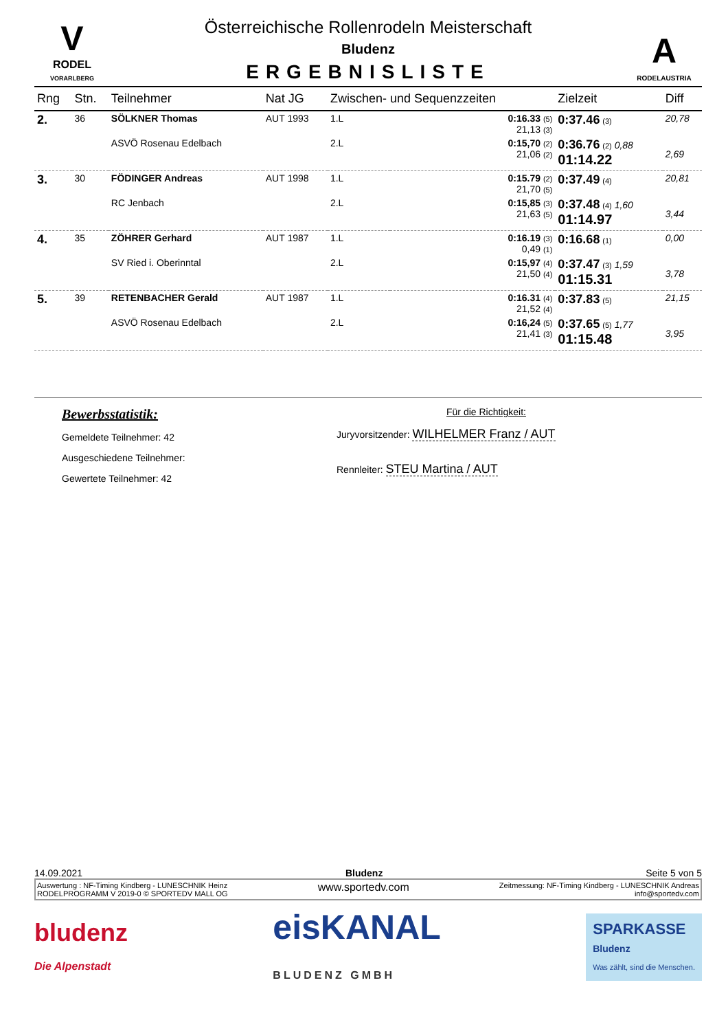V
RODEL
VORARLBERG
Österreichische Rollenrodeln Meisterschaft
Bludenz
ERGEBNISLISTE
A
RODELAUSTRIA
| Rng | Stn. | Teilnehmer | Nat JG | Zwischen- und Sequenzzeiten | | Zielzeit | Diff |
| --- | --- | --- | --- | --- | --- | --- | --- |
| 2. | 36 | SÖLKNER Thomas | AUT 1993 | 1.L | 0:16.33 (5) 21,13 (3) | 0:37.46 (3) | 20,78 |
| | | ASVÖ Rosenau Edelbach | | 2.L | 0:15,70 (2) 21,06 (2) | 0:36.76 (2) 0,88 01:14.22 | 2,69 |
| 3. | 30 | FÖDINGER Andreas | AUT 1998 | 1.L | 0:15.79 (2) 21,70 (5) | 0:37.49 (4) | 20,81 |
| | | RC Jenbach | | 2.L | 0:15,85 (3) 21,63 (5) | 0:37.48 (4) 1,60 01:14.97 | 3,44 |
| 4. | 35 | ZÖHRER Gerhard | AUT 1987 | 1.L | 0:16.19 (3) 0,49 (1) | 0:16.68 (1) | 0,00 |
| | | SV Ried i. Oberinntal | | 2.L | 0:15,97 (4) 21,50 (4) | 0:37.47 (3) 1,59 01:15.31 | 3,78 |
| 5. | 39 | RETENBACHER Gerald | AUT 1987 | 1.L | 0:16.31 (4) 21,52 (4) | 0:37.83 (5) | 21,15 |
| | | ASVÖ Rosenau Edelbach | | 2.L | 0:16,24 (5) 21,41 (3) | 0:37.65 (5) 1,77 01:15.48 | 3,95 |
Bewerbsstatistik:
Gemeldete Teilnehmer: 42
Ausgeschiedene Teilnehmer:
Gewertete Teilnehmer: 42
Für die Richtigkeit:
Juryvorsitzender: WILHELMER Franz / AUT
Rennleiter: STEU Martina / AUT
14.09.2021 Bludenz Seite 5 von 5
Auswertung : NF-Timing Kindberg - LUNESCHNIK Heinz
RODELPROGRAMM V 2019-0 © SPORTEDV MALL OG
www.sportedv.com
Zeitmessung: NF-Timing Kindberg - LUNESCHNIK Andreas
info@sportedv.com
bludenz
Die Alpenstadt
eisKANAL
BLUDENZ GMBH
SPARKASSE
Bludenz
Was zählt, sind die Menschen.